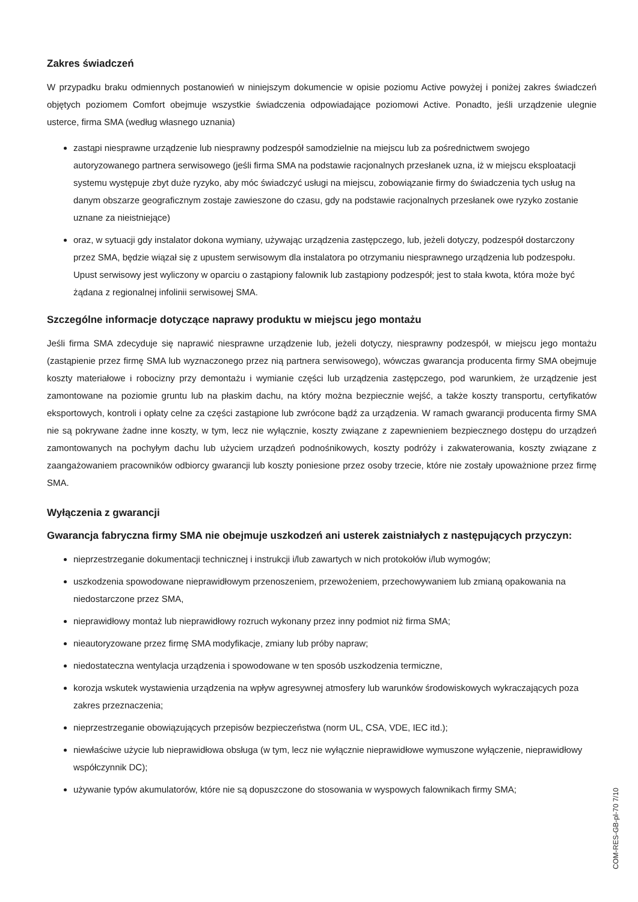Zakres świadczeń
W przypadku braku odmiennych postanowień w niniejszym dokumencie w opisie poziomu Active powyżej i poniżej zakres świadczeń objętych poziomem Comfort obejmuje wszystkie świadczenia odpowiadające poziomowi Active. Ponadto, jeśli urządzenie ulegnie usterce, firma SMA (według własnego uznania)
zastąpi niesprawne urządzenie lub niesprawny podzespół samodzielnie na miejscu lub za pośrednictwem swojego autoryzowanego partnera serwisowego (jeśli firma SMA na podstawie racjonalnych przesłanek uzna, iż w miejscu eksploatacji systemu występuje zbyt duże ryzyko, aby móc świadczyć usługi na miejscu, zobowiązanie firmy do świadczenia tych usług na danym obszarze geograficznym zostaje zawieszone do czasu, gdy na podstawie racjonalnych przesłanek owe ryzyko zostanie uznane za nieistniejące)
oraz, w sytuacji gdy instalator dokona wymiany, używając urządzenia zastępczego, lub, jeżeli dotyczy, podzespół dostarczony przez SMA, będzie wiązał się z upustem serwisowym dla instalatora po otrzymaniu niesprawnego urządzenia lub podzespołu. Upust serwisowy jest wyliczony w oparciu o zastąpiony falownik lub zastąpiony podzespół; jest to stała kwota, która może być żądana z regionalnej infolinii serwisowej SMA.
Szczególne informacje dotyczące naprawy produktu w miejscu jego montażu
Jeśli firma SMA zdecyduje się naprawić niesprawne urządzenie lub, jeżeli dotyczy, niesprawny podzespół, w miejscu jego montażu (zastąpienie przez firmę SMA lub wyznaczonego przez nią partnera serwisowego), wówczas gwarancja producenta firmy SMA obejmuje koszty materiałowe i robocizny przy demontażu i wymianie części lub urządzenia zastępczego, pod warunkiem, że urządzenie jest zamontowane na poziomie gruntu lub na płaskim dachu, na który można bezpiecznie wejść, a także koszty transportu, certyfikatów eksportowych, kontroli i opłaty celne za części zastąpione lub zwrócone bądź za urządzenia. W ramach gwarancji producenta firmy SMA nie są pokrywane żadne inne koszty, w tym, lecz nie wyłącznie, koszty związane z zapewnieniem bezpiecznego dostępu do urządzeń zamontowanych na pochyłym dachu lub użyciem urządzeń podnośnikowych, koszty podróży i zakwaterowania, koszty związane z zaangażowaniem pracowników odbiorcy gwarancji lub koszty poniesione przez osoby trzecie, które nie zostały upoważnione przez firmę SMA.
Wyłączenia z gwarancji
Gwarancja fabryczna firmy SMA nie obejmuje uszkodzeń ani usterek zaistniałych z następujących przyczyn:
nieprzestrzeganie dokumentacji technicznej i instrukcji i/lub zawartych w nich protokołów i/lub wymogów;
uszkodzenia spowodowane nieprawidłowym przenoszeniem, przewożeniem, przechowywaniem lub zmianą opakowania na niedostarczone przez SMA,
nieprawidłowy montaż lub nieprawidłowy rozruch wykonany przez inny podmiot niż firma SMA;
nieautoryzowane przez firmę SMA modyfikacje, zmiany lub próby napraw;
niedostateczna wentylacja urządzenia i spowodowane w ten sposób uszkodzenia termiczne,
korozja wskutek wystawienia urządzenia na wpływ agresywnej atmosfery lub warunków środowiskowych wykraczających poza zakres przeznaczenia;
nieprzestrzeganie obowiązujących przepisów bezpieczeństwa (norm UL, CSA, VDE, IEC itd.);
niewłaściwe użycie lub nieprawidłowa obsługa (w tym, lecz nie wyłącznie nieprawidłowe wymuszone wyłączenie, nieprawidłowy współczynnik DC);
używanie typów akumulatorów, które nie są dopuszczone do stosowania w wyspowych falownikach firmy SMA;
COM-RES-GB-pl-70 7/10